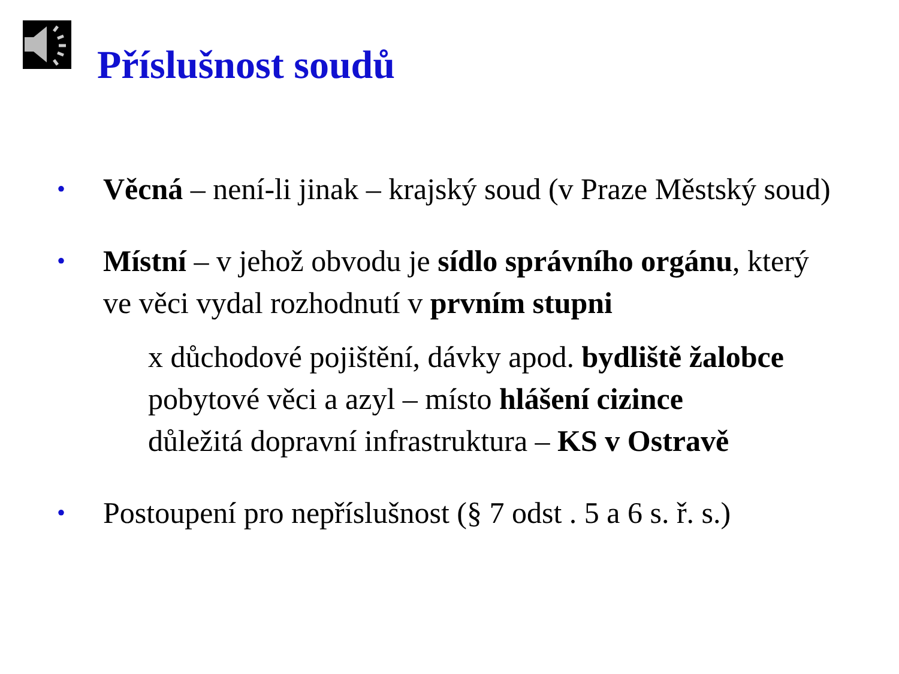Příslušnost soudů
• Věcná – není-li jinak – krajský soud (v Praze Městský soud)
• Místní – v jehož obvodu je sídlo správního orgánu, který ve věci vydal rozhodnutí v prvním stupni
x důchodové pojištění, dávky apod. bydliště žalobce
pobytové věci a azyl – místo hlášení cizince
důležitá dopravní infrastruktura – KS v Ostravě
• Postoupení pro nepříslušnost (§ 7 odst . 5 a 6 s. ř. s.)